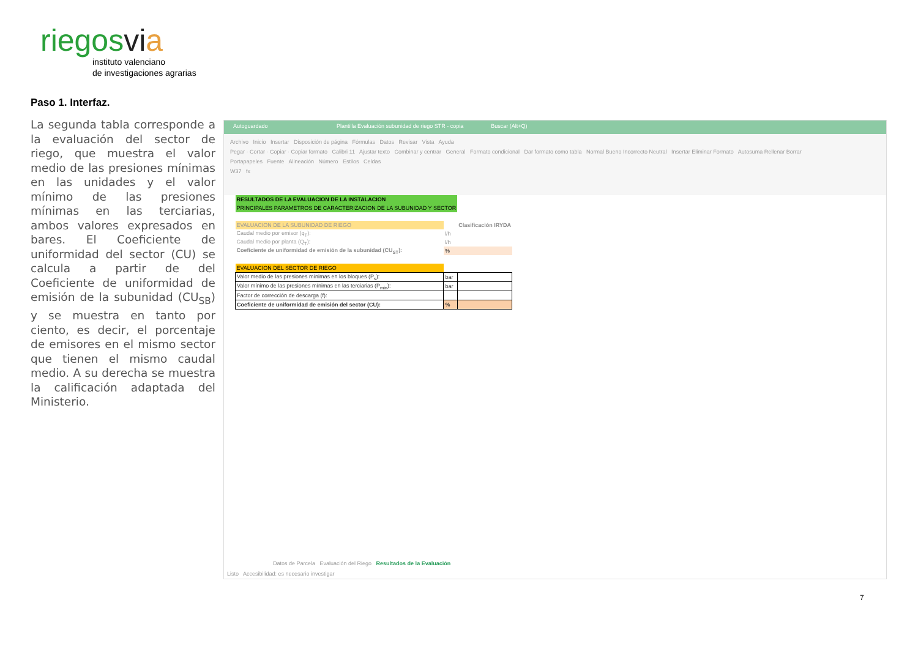riegosvi a
instituto valenciano
de investigaciones agrarias
Paso 1. Interfaz.
La segunda tabla corresponde a la evaluación del sector de riego, que muestra el valor medio de las presiones mínimas en las unidades y el valor mínimo de las presiones mínimas en las terciarias, ambos valores expresados en bares. El Coeficiente de uniformidad del sector (CU) se calcula a partir de del Coeficiente de uniformidad de emisión de la subunidad (CU<sub>SB</sub>) y se muestra en tanto por ciento, es decir, el porcentaje de emisores en el mismo sector que tienen el mismo caudal medio. A su derecha se muestra la calificación adaptada del Ministerio.
Autoguardado Plantilla Evaluación subunidad de riego STR - copia Buscar (Alt+Q)
Archivo Inicio Insertar Disposición de página Fórmulas Datos Revisar Vista Ayuda
Pegar · Cortar · Copiar · Copiar formato Calibri 11 Ajustar texto Combinar y centrar General Formato condicional Dar formato como tabla Normal Bueno Incorrecto Neutral Insertar Eliminar Formato Autosuma Rellenar Borrar
Portapapeles Fuente Alineación Número Estilos Celdas
W37 fx
| RESULTADOS DE LA EVALUACION DE LA INSTALACION | | |
| PRINCIPALES PARAMETROS DE CARACTERIZACION DE LA SUBUNIDAD Y SECTOR | | |
| EVALUACION DE LA SUBUNIDAD DE RIEGO | | Clasificación IRYDA |
| Caudal medio por emisor (q<sub>T</sub>): | l/h | |
| Caudal medio por planta (Q<sub>T</sub>): | l/h | |
| Coeficiente de uniformidad de emisión de la subunidad (CU<sub>ST</sub>): | % | |
| EVALUACION DEL SECTOR DE RIEGO | | |
| Valor medio de las presiones mínimas en los bloques (P<sub>s</sub>): | bar | |
| Valor mínimo de las presiones mínimas en las terciarias (P<sub>min</sub>): | bar | |
| Factor de corrección de descarga (f): | | |
| Coeficiente de uniformidad de emisión del sector (CU): | % | |
Datos de Parcela Evaluación del Riego Resultados de la Evaluación
Listo Accesibilidad: es necesario investigar
7